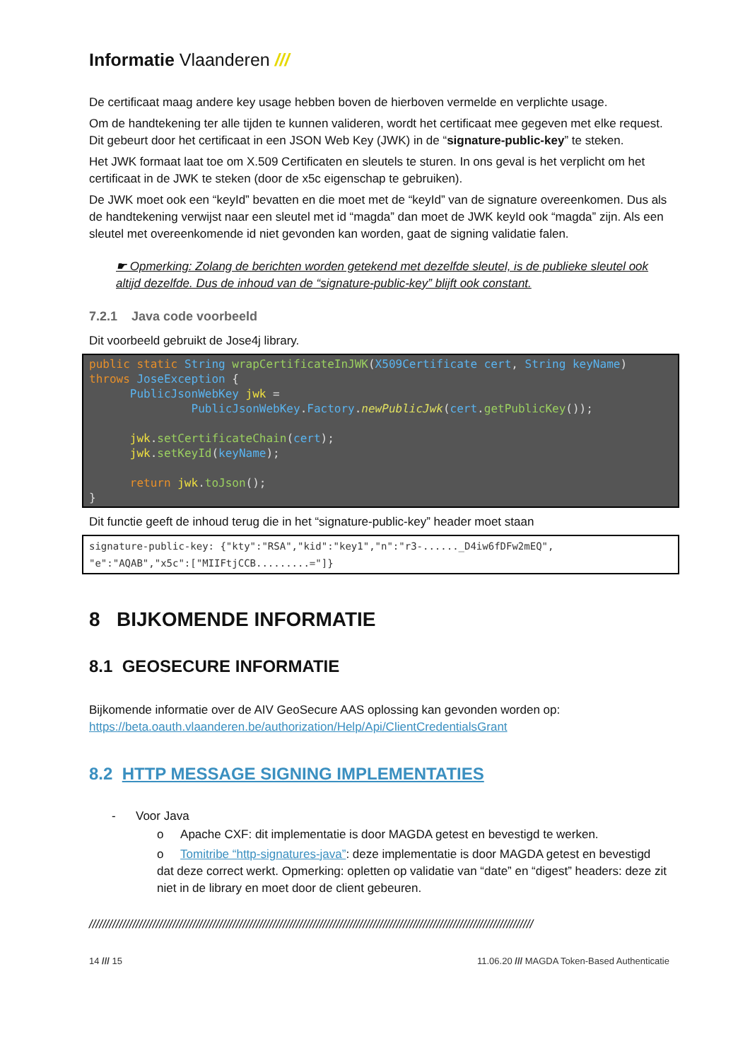Informatie Vlaanderen ///
De certificaat maag andere key usage hebben boven de hierboven vermelde en verplichte usage.
Om de handtekening ter alle tijden te kunnen valideren, wordt het certificaat mee gegeven met elke request. Dit gebeurt door het certificaat in een JSON Web Key (JWK) in de “signature-public-key” te steken.
Het JWK formaat laat toe om X.509 Certificaten en sleutels te sturen. In ons geval is het verplicht om het certificaat in de JWK te steken (door de x5c eigenschap te gebruiken).
De JWK moet ook een “keyId” bevatten en die moet met de “keyId” van de signature overeenkomen. Dus als de handtekening verwijst naar een sleutel met id “magda” dan moet de JWK keyId ook “magda” zijn. Als een sleutel met overeenkomende id niet gevonden kan worden, gaat de signing validatie falen.
☛ Opmerking: Zolang de berichten worden getekend met dezelfde sleutel, is de publieke sleutel ook altijd dezelfde. Dus de inhoud van de “signature-public-key” blijft ook constant.
7.2.1 Java code voorbeeld
Dit voorbeeld gebruikt de Jose4j library.
public static String wrapCertificateInJWK(X509Certificate cert, String keyName)
throws JoseException {
      PublicJsonWebKey jwk =
               PublicJsonWebKey.Factory.newPublicJwk(cert.getPublicKey());

      jwk.setCertificateChain(cert);
      jwk.setKeyId(keyName);

      return jwk.toJson();
}
Dit functie geeft de inhoud terug die in het “signature-public-key” header moet staan
signature-public-key: {"kty":"RSA","kid":"key1","n":"r3-......_D4iw6fDFw2mEQ",
"e":"AQAB","x5c":["MIIFtjCCB.........="]}
8 BIJKOMENDE INFORMATIE
8.1 GEOSECURE INFORMATIE
Bijkomende informatie over de AIV GeoSecure AAS oplossing kan gevonden worden op: https://beta.oauth.vlaanderen.be/authorization/Help/Api/ClientCredentialsGrant
8.2 HTTP MESSAGE SIGNING IMPLEMENTATIES
- Voor Java
o Apache CXF: dit implementatie is door MAGDA getest en bevestigd te werken.
o Tomitribe “http-signatures-java”: deze implementatie is door MAGDA getest en bevestigd dat deze correct werkt. Opmerking: opletten op validatie van “date” en “digest” headers: deze zit niet in de library en moet door de client gebeuren.
/////////////////////////////////////////////////////////////////////////////////////////////////////////////////////////////////////
14 /// 15 11.06.20 /// MAGDA Token-Based Authenticatie